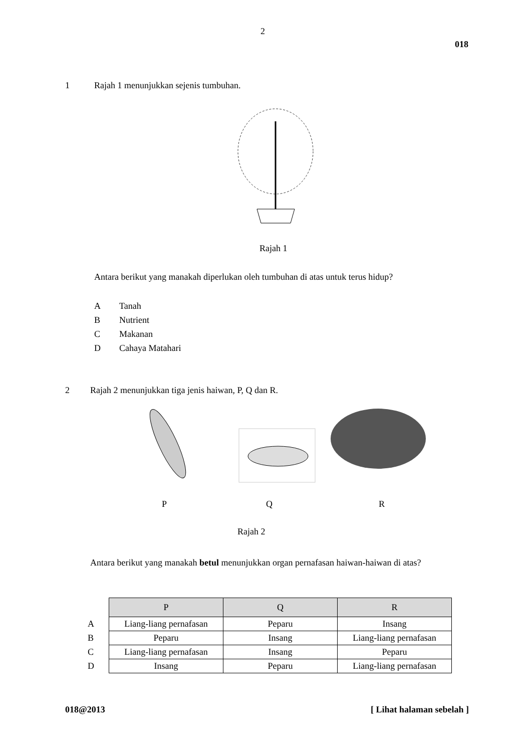2
018
1 Rajah 1 menunjukkan sejenis tumbuhan.
Rajah 1
Antara berikut yang manakah diperlukan oleh tumbuhan di atas untuk terus hidup?
A Tanah
B Nutrient
C Makanan
D Cahaya Matahari
2 Rajah 2 menunjukkan tiga jenis haiwan, P, Q dan R.
P Q R
Rajah 2
Antara berikut yang manakah betul menunjukkan organ pernafasan haiwan-haiwan di atas?
| | P | Q | R |
| --- | --- | --- | --- |
| A | Liang-liang pernafasan | Peparu | Insang |
| B | Peparu | Insang | Liang-liang pernafasan |
| C | Liang-liang pernafasan | Insang | Peparu |
| D | Insang | Peparu | Liang-liang pernafasan |
018@2013 [ Lihat halaman sebelah ]